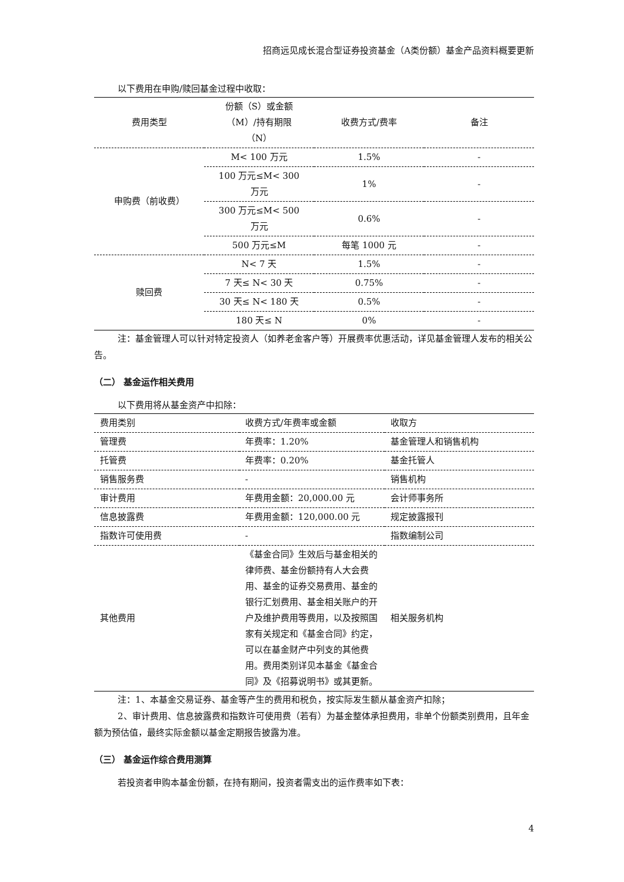招商远见成长混合型证券投资基金（A类份额）基金产品资料概要更新
以下费用在申购/赎回基金过程中收取：
| 费用类型 | 份额（S）或金额 （M）/持有期限 （N） | 收费方式/费率 | 备注 |
| --- | --- | --- | --- |
| 申购费（前收费） | M< 100 万元 | 1.5% | - |
| | 100 万元≤M< 300 万元 | 1% | - |
| | 300 万元≤M< 500 万元 | 0.6% | - |
| | 500 万元≤M | 每笔 1000 元 | - |
| 赎回费 | N< 7 天 | 1.5% | - |
| | 7 天≤ N< 30 天 | 0.75% | - |
| | 30 天≤ N< 180 天 | 0.5% | - |
| | 180 天≤ N | 0% | - |
注：基金管理人可以针对特定投资人（如养老金客户等）开展费率优惠活动，详见基金管理人发布的相关公告。
（二） 基金运作相关费用
以下费用将从基金资产中扣除：
| 费用类别 | 收费方式/年费率或金额 | 收取方 |
| --- | --- | --- |
| 管理费 | 年费率：1.20% | 基金管理人和销售机构 |
| 托管费 | 年费率：0.20% | 基金托管人 |
| 销售服务费 | - | 销售机构 |
| 审计费用 | 年费用金额：20,000.00 元 | 会计师事务所 |
| 信息披露费 | 年费用金额：120,000.00 元 | 规定披露报刊 |
| 指数许可使用费 | - | 指数编制公司 |
| 其他费用 | 《基金合同》生效后与基金相关的律师费、基金份额持有人大会费用、基金的证券交易费用、基金的银行汇划费用、基金相关账户的开户及维护费用等费用，以及按照国家有关规定和《基金合同》约定，可以在基金财产中列支的其他费用。费用类别详见本基金《基金合同》及《招募说明书》或其更新。 | 相关服务机构 |
注：1、本基金交易证券、基金等产生的费用和税负，按实际发生额从基金资产扣除；
2、审计费用、信息披露费和指数许可使用费（若有）为基金整体承担费用，非单个份额类别费用，且年金额为预估值，最终实际金额以基金定期报告披露为准。
（三） 基金运作综合费用测算
若投资者申购本基金份额，在持有期间，投资者需支出的运作费率如下表：
4